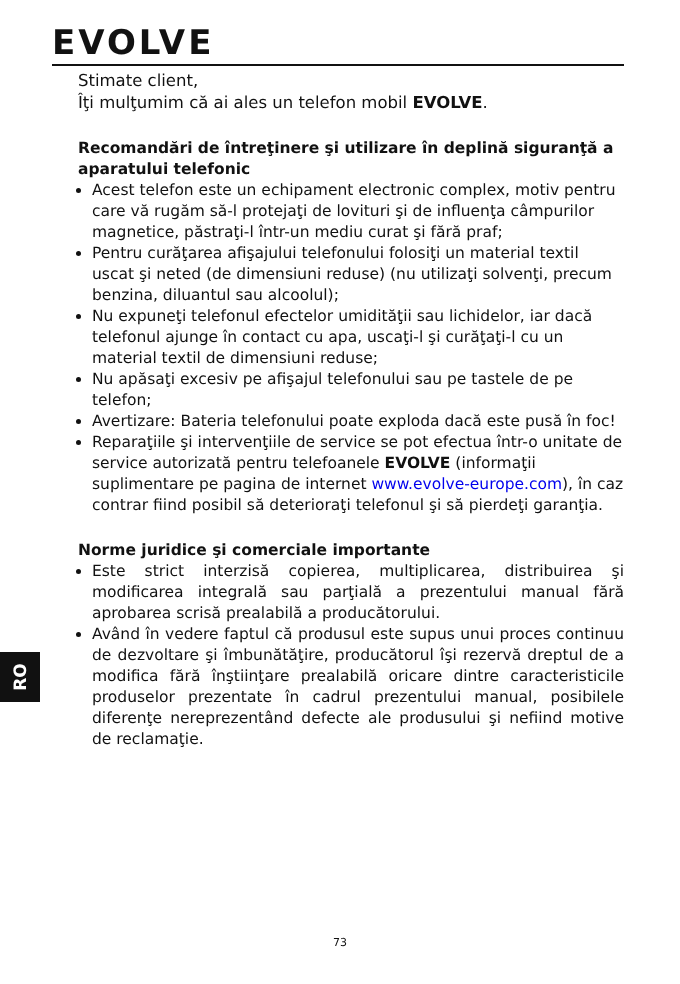EVOLVE
RO
Stimate client,
Îţi mulţumim că ai ales un telefon mobil EVOLVE.
Recomandări de întreţinere şi utilizare în deplină siguranţă a aparatului telefonic
Acest telefon este un echipament electronic complex, motiv pentru care vă rugăm să-l protejaţi de lovituri şi de influenţa câmpurilor magnetice, păstraţi-l într-un mediu curat şi fără praf;
Pentru curăţarea afişajului telefonului folosiţi un material textil uscat şi neted (de dimensiuni reduse) (nu utilizaţi solvenţi, precum benzina, diluantul sau alcoolul);
Nu expuneţi telefonul efectelor umidităţii sau lichidelor, iar dacă telefonul ajunge în contact cu apa, uscaţi-l şi curăţaţi-l cu un material textil de dimensiuni reduse;
Nu apăsaţi excesiv pe afişajul telefonului sau pe tastele de pe telefon;
Avertizare: Bateria telefonului poate exploda dacă este pusă în foc!
Reparaţiile şi intervenţiile de service se pot efectua într-o unitate de service autorizată pentru telefoanele EVOLVE (informaţii suplimentare pe pagina de internet www.evolve-europe.com), în caz contrar fiind posibil să deterioraţi telefonul şi să pierdeţi garanţia.
Norme juridice şi comerciale importante
Este strict interzisă copierea, multiplicarea, distribuirea şi modificarea integrală sau parţială a prezentului manual fără aprobarea scrisă prealabilă a producătorului.
Având în vedere faptul că produsul este supus unui proces continuu de dezvoltare şi îmbunătăţire, producătorul îşi rezervă dreptul de a modifica fără înştiinţare prealabilă oricare dintre caracteristicile produselor prezentate în cadrul prezentului manual, posibilele diferenţe nereprezentând defecte ale produsului şi nefiind motive de reclamaţie.
73